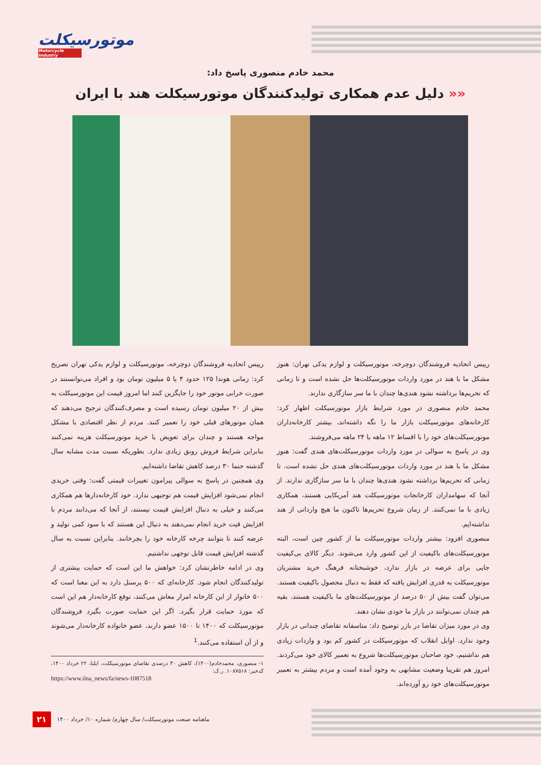موتورسیکلت
Motorcycle Industry
محمد خادم منصوری پاسخ داد:
«« دلیل عدم همکاری تولیدکنندگان موتورسیکلت هند با ایران
رییس اتحادیه فروشندگان دوچرخه، موتورسیکلت و لوازم یدکی تهران: هنوز مشکل ما با هند در مورد واردات موتورسیکلت‌ها حل نشده است و تا زمانی که تحریم‌ها برداشته نشود هندی‌ها چندان با ما سر سازگاری ندارند.
محمد خادم منصوری در مورد شرایط بازار موتورسیکلت اظهار کرد: کارخانه‌های موتورسیکلت بازار ما را نگه داشته‌اند، بیشتر کارخانه‌داران موتورسیکلت‌های خود را با اقساط ۱۲ ماهه یا ۲۴ ماهه می‌فروشند.
وی در پاسخ به سوالی در مورد واردات موتورسیکلت‌های هندی گفت: هنوز مشکل ما با هند در مورد واردات موتورسیکلت‌های هندی حل نشده است. تا زمانی که تحریم‌ها برداشته نشود هندی‌ها چندان با ما سر سازگاری ندارند. از آنجا که سهامداران کارخانجات موتورسیکلت هند آمریکایی هستند، همکاری زیادی با ما نمی‌کنند. از زمان شروع تحریم‌ها تاکنون ما هیچ وارداتی از هند نداشته‌ایم.
منصوری افزود: بیشتر واردات موتورسیکلت ما از کشور چین است، البته موتورسیکلت‌های باکیفیت از این کشور وارد می‌شوند. دیگر کالای بی‌کیفیت جایی برای عرضه در بازار ندارد، خوشبختانه فرهنگ خرید مشتریان موتورسیکلت به قدری افزایش یافته که فقط به دنبال محصول باکیفیت هستند. می‌توان گفت بیش از ۵۰ درصد از موتورسیکلت‌های ما باکیفیت هستند، بقیه هم چندان نمی‌توانند در بازار ما خودی نشان دهند.
وی در مورد میزان تقاضا در بازر توضیح داد: متاسفانه تقاضای چندانی در بازار وجود ندارد. اوایل انقلاب که موتورسیکلت در کشور کم بود و واردات زیادی هم نداشتیم، خود صاحبان موتورسیکلت‌ها شروع به تعمیر کالای خود می‌کردند. امروز هم تقریبا وضعیت مشابهی به وجود آمده است و مردم بیشتر به تعمیر موتورسیکلت‌های خود رو آورده‌اند.
رییس اتحادیه فروشندگان دوچرخه، موتورسیکلت و لوازم یدکی تهران تصریح کرد: زمانی هوندا ۱۲۵ حدود ۴ یا ۵ میلیون تومان بود و افراد می‌توانستند در صورت خرابی موتور خود را جایگزین کنند اما امروز قیمت این موتورسیکلت به بیش از ۲۰ میلیون تومان رسیده است و مصرف‌کنندگان ترجیح می‌دهند که همان موتورهای قبلی خود را تعمیر کنند. مردم از نظر اقتصادی با مشکل مواجه هستند و چندان برای تعویض یا خرید موتورسیکلت هزینه نمی‌کنند بنابراین شرایط فروش رونق زیادی ندارد. بطوریکه نسبت مدت مشابه سال گذشته حتما ۳۰ درصد کاهش تقاضا داشته‌ایم.
وی همچنین در پاسخ به سوالی پیرامون تغییرات قیمتی گفت: وقتی خریدی انجام نمی‌شود افزایش قیمت هم توجیهی ندارد. خود کارخانه‌دارها هم همکاری می‌کنند و خیلی به دنبال افزایش قیمت نیستند، از آنجا که می‌دانند مردم با افزایش قیت خرید انجام نمی‌دهند به دنبال این هستند که با سود کمی تولید و عرضه کنند تا بتوانند چرخه کارخانه خود را بچرخانند. بنابراین نسبت به سال گذشته افزایش قیمت قابل توجهی نداشتیم.
وی در ادامه خاطرنشان کرد: خواهش ما این است که حمایت بیشتری از تولیدکنندگان انجام شود. کارخانه‌ای که ۵۰۰ پرسنل دارد به این معنا است که ۵۰۰ خانوار از این کارخانه امرار معاش می‌کنند، توقع کارخانه‌دار هم این است که مورد حمایت قرار بگیرد. اگر این حمایت صورت بگیرد فروشندگان موتورسیکلت که ۱۴۰۰ تا ۱۵۰۰ عضو دارند، عضو خانواده کارخانه‌دار می‌شوند و از آن استفاده می‌کنند.<sup>1</sup>
۱- منصوری، محمدخادم(۱۴۰۰)، کاهش ۳۰ درصدی تقاضای موتورسیکلت، ایلنا، ۲۲ خرداد ۱۴۰۰، کدخبر: ۱۰۸۷۵۱۸. ر.ک:
https://www.ilna_news/fa/news-1087518
۲۱ ماهنامه صنعت موتورسیکلت/ سال چهارم/ شماره ۱۰/ خرداد ۱۴۰۰